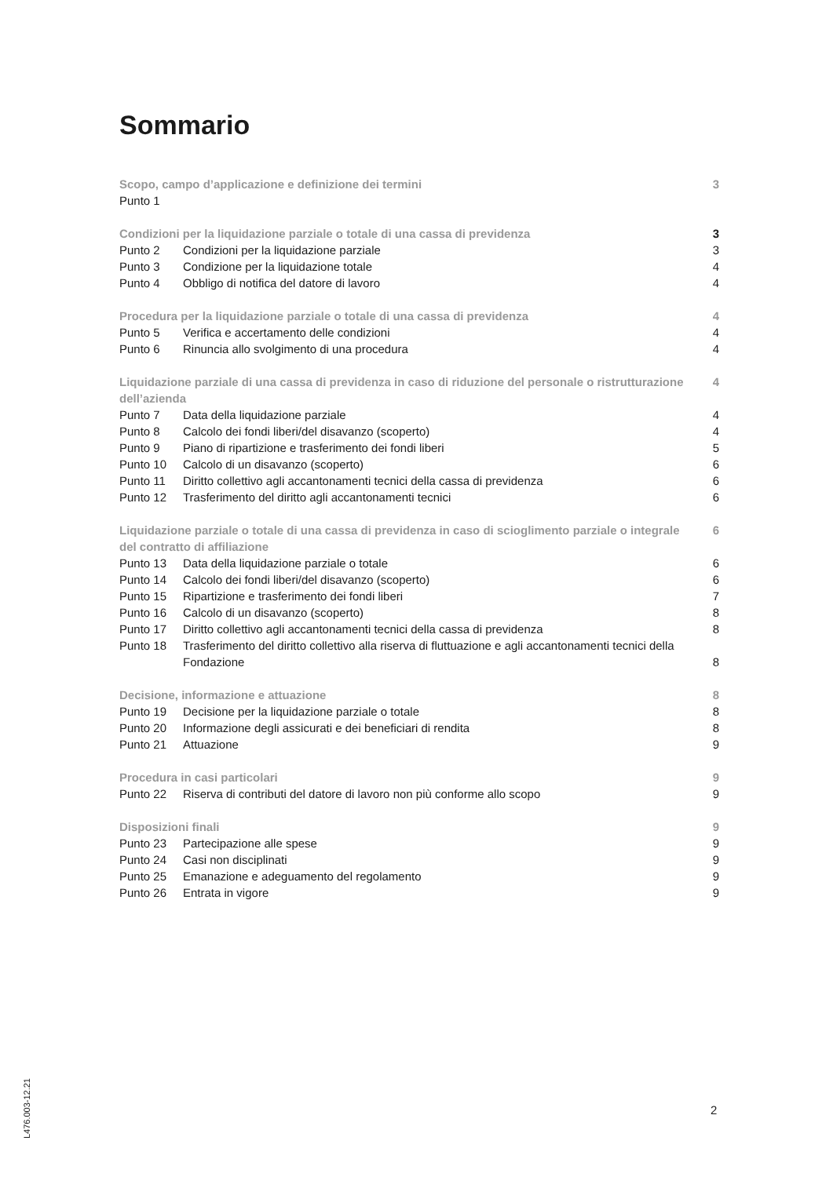Sommario
| Scopo, campo d’applicazione e definizione dei termini | | 3 |
| Punto 1 | | |
| Condizioni per la liquidazione parziale o totale di una cassa di previdenza | | 3 |
| Punto 2 | Condizioni per la liquidazione parziale | 3 |
| Punto 3 | Condizione per la liquidazione totale | 4 |
| Punto 4 | Obbligo di notifica del datore di lavoro | 4 |
| Procedura per la liquidazione parziale o totale di una cassa di previdenza | | 4 |
| Punto 5 | Verifica e accertamento delle condizioni | 4 |
| Punto 6 | Rinuncia allo svolgimento di una procedura | 4 |
| Liquidazione parziale di una cassa di previdenza in caso di riduzione del personale o ristrutturazione dell’azienda | | 4 |
| Punto 7 | Data della liquidazione parziale | 4 |
| Punto 8 | Calcolo dei fondi liberi/del disavanzo (scoperto) | 4 |
| Punto 9 | Piano di ripartizione e trasferimento dei fondi liberi | 5 |
| Punto 10 | Calcolo di un disavanzo (scoperto) | 6 |
| Punto 11 | Diritto collettivo agli accantonamenti tecnici della cassa di previdenza | 6 |
| Punto 12 | Trasferimento del diritto agli accantonamenti tecnici | 6 |
| Liquidazione parziale o totale di una cassa di previdenza in caso di scioglimento parziale o integrale del contratto di affiliazione | | 6 |
| Punto 13 | Data della liquidazione parziale o totale | 6 |
| Punto 14 | Calcolo dei fondi liberi/del disavanzo (scoperto) | 6 |
| Punto 15 | Ripartizione e trasferimento dei fondi liberi | 7 |
| Punto 16 | Calcolo di un disavanzo (scoperto) | 8 |
| Punto 17 | Diritto collettivo agli accantonamenti tecnici della cassa di previdenza | 8 |
| Punto 18 | Trasferimento del diritto collettivo alla riserva di fluttuazione e agli accantonamenti tecnici della Fondazione | 8 |
| Decisione, informazione e attuazione | | 8 |
| Punto 19 | Decisione per la liquidazione parziale o totale | 8 |
| Punto 20 | Informazione degli assicurati e dei beneficiari di rendita | 8 |
| Punto 21 | Attuazione | 9 |
| Procedura in casi particolari | | 9 |
| Punto 22 | Riserva di contributi del datore di lavoro non più conforme allo scopo | 9 |
| Disposizioni finali | | 9 |
| Punto 23 | Partecipazione alle spese | 9 |
| Punto 24 | Casi non disciplinati | 9 |
| Punto 25 | Emanazione e adeguamento del regolamento | 9 |
| Punto 26 | Entrata in vigore | 9 |
L476.003-12.21
2